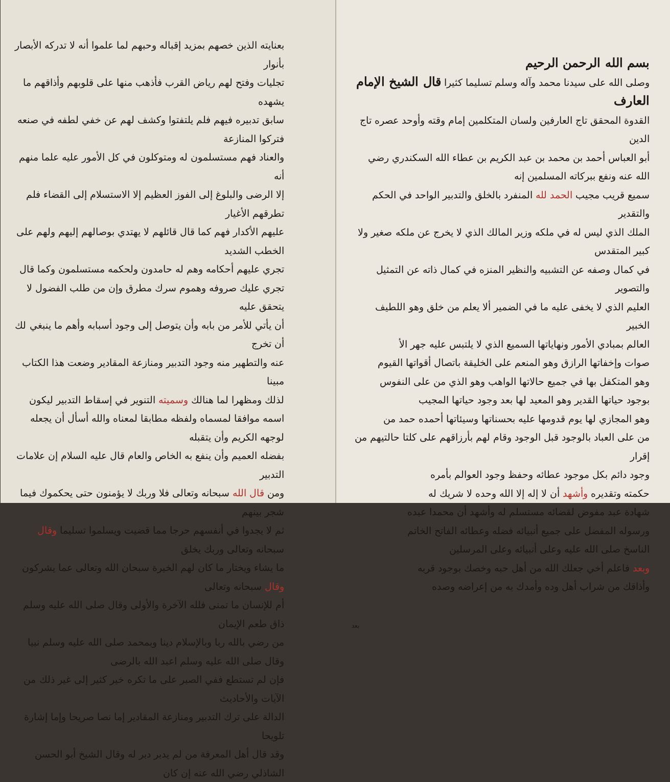بسم الله الرحمن الرحيم
وصلى الله على سيدنا محمد وآله وسلم تسليما كثيرا قال الشيخ الإمام العارف
القدوة المحقق تاج العارفين ولسان المتكلمين إمام وقته وأوحد عصره تاج الدين
أبو العباس أحمد بن محمد بن عبد الكريم بن عطاء الله السكندري رضي الله عنه ونفع ببركاته المسلمين إنه
سميع قريب مجيب الحمد لله المنفرد بالخلق والتدبير الواحد في الحكم والتقدير
الملك الذي ليس له في ملكه وزير المالك الذي لا يخرج عن ملكه صغير ولا كبير المتقدس
في كمال وصفه عن التشبيه والنظير المنزه في كمال ذاته عن التمثيل والتصوير
العليم الذي لا يخفى عليه ما في الضمير ألا يعلم من خلق وهو اللطيف الخبير
العالم بمبادي الأمور ونهاياتها السميع الذي لا يلتبس عليه جهر الأ
صوات وإخفاتها الرازق وهو المنعم على الخليقة باتصال أقواتها القيوم
وهو المتكفل بها في جميع حالاتها الواهب وهو الذي من على النفوس
بوجود حياتها القدير وهو المعيد لها بعد وجود حياتها المجيب
وهو المجازي لها يوم قدومها عليه بحسناتها وسيئاتها أحمده حمد من
من على العباد بالوجود قبل الوجود وقام لهم بأرزاقهم على كلتا حالتيهم من إقرار
وجود دائم بكل موجود عطائه وحفظ وجود العوالم بأمره
حكمته وتقديره وأشهد أن لا إله إلا الله وحده لا شريك له
شهادة عبد مفوض لقضائه مستسلم له وأشهد أن محمدا عبده
ورسوله المفضل على جميع أنبيائه فضله وعطائه الفاتح الخاتم
الناسخ صلى الله عليه وعلى أنبيائه وعلى المرسلين
وبعد فاعلم أخي جعلك الله من أهل حبه وخصك بوجود قربه
وأذاقك من شراب أهل وده وأمدك به من إعراضه وصده
بعد
بعنايته الذين خصهم بمزيد إقباله وحبهم لما علموا أنه لا تدركه الأبصار بأنوار
تجليات وفتح لهم رياض القرب فأذهب منها على قلوبهم وأذاقهم ما يشهده
سابق تدبيره فيهم فلم يلتفتوا وكشف لهم عن خفي لطفه في صنعه فتركوا المنازعة
والعناد فهم مستسلمون له ومتوكلون في كل الأمور عليه علما منهم أنه
إلا الرضى والبلوغ إلى الفوز العظيم إلا الاستسلام إلى القضاء فلم تطرقهم الأغيار
عليهم الأكدار فهم كما قال قائلهم لا يهتدي بوصالهم إليهم ولهم على الخطب الشديد
تجري عليهم أحكامه وهم له حامدون ولحكمه مستسلمون وكما قال
تجري عليك صروفه وهموم سرك مطرق وإن من طلب الفضول لا يتحقق عليه
أن يأتي للأمر من بابه وأن يتوصل إلى وجود أسبابه وأهم ما ينبغي لك أن تخرج
عنه والتطهير منه وجود التدبير ومنازعة المقادير وضعت هذا الكتاب مبينا
لذلك ومظهرا لما هنالك وسميته التنوير في إسقاط التدبير ليكون
اسمه موافقا لمسماه ولفظه مطابقا لمعناه والله أسأل أن يجعله لوجهه الكريم وأن يتقبله
بفضله العميم وأن ينفع به الخاص والعام قال عليه السلام إن علامات التدبير
ومن قال الله سبحانه وتعالى فلا وربك لا يؤمنون حتى يحكموك فيما شجر بينهم
ثم لا يجدوا في أنفسهم حرجا مما قضيت ويسلموا تسليما وقال سبحانه وتعالى وربك يخلق
ما يشاء ويختار ما كان لهم الخيرة سبحان الله وتعالى عما يشركون وقال سبحانه وتعالى
أم للإنسان ما تمنى فلله الآخرة والأولى وقال صلى الله عليه وسلم ذاق طعم الإيمان
من رضي بالله ربا وبالإسلام دينا وبمحمد صلى الله عليه وسلم نبيا وقال صلى الله عليه وسلم اعبد الله بالرضى
فإن لم تستطع ففي الصبر على ما تكره خير كثير إلى غير ذلك من الآيات والأحاديث
الدالة على ترك التدبير ومنازعة المقادير إما نصا صريحا وإما إشارة تلويحا
وقد قال أهل المعرفة من لم يدبر دبر له وقال الشيخ أبو الحسن الشاذلي رضي الله عنه إن كان